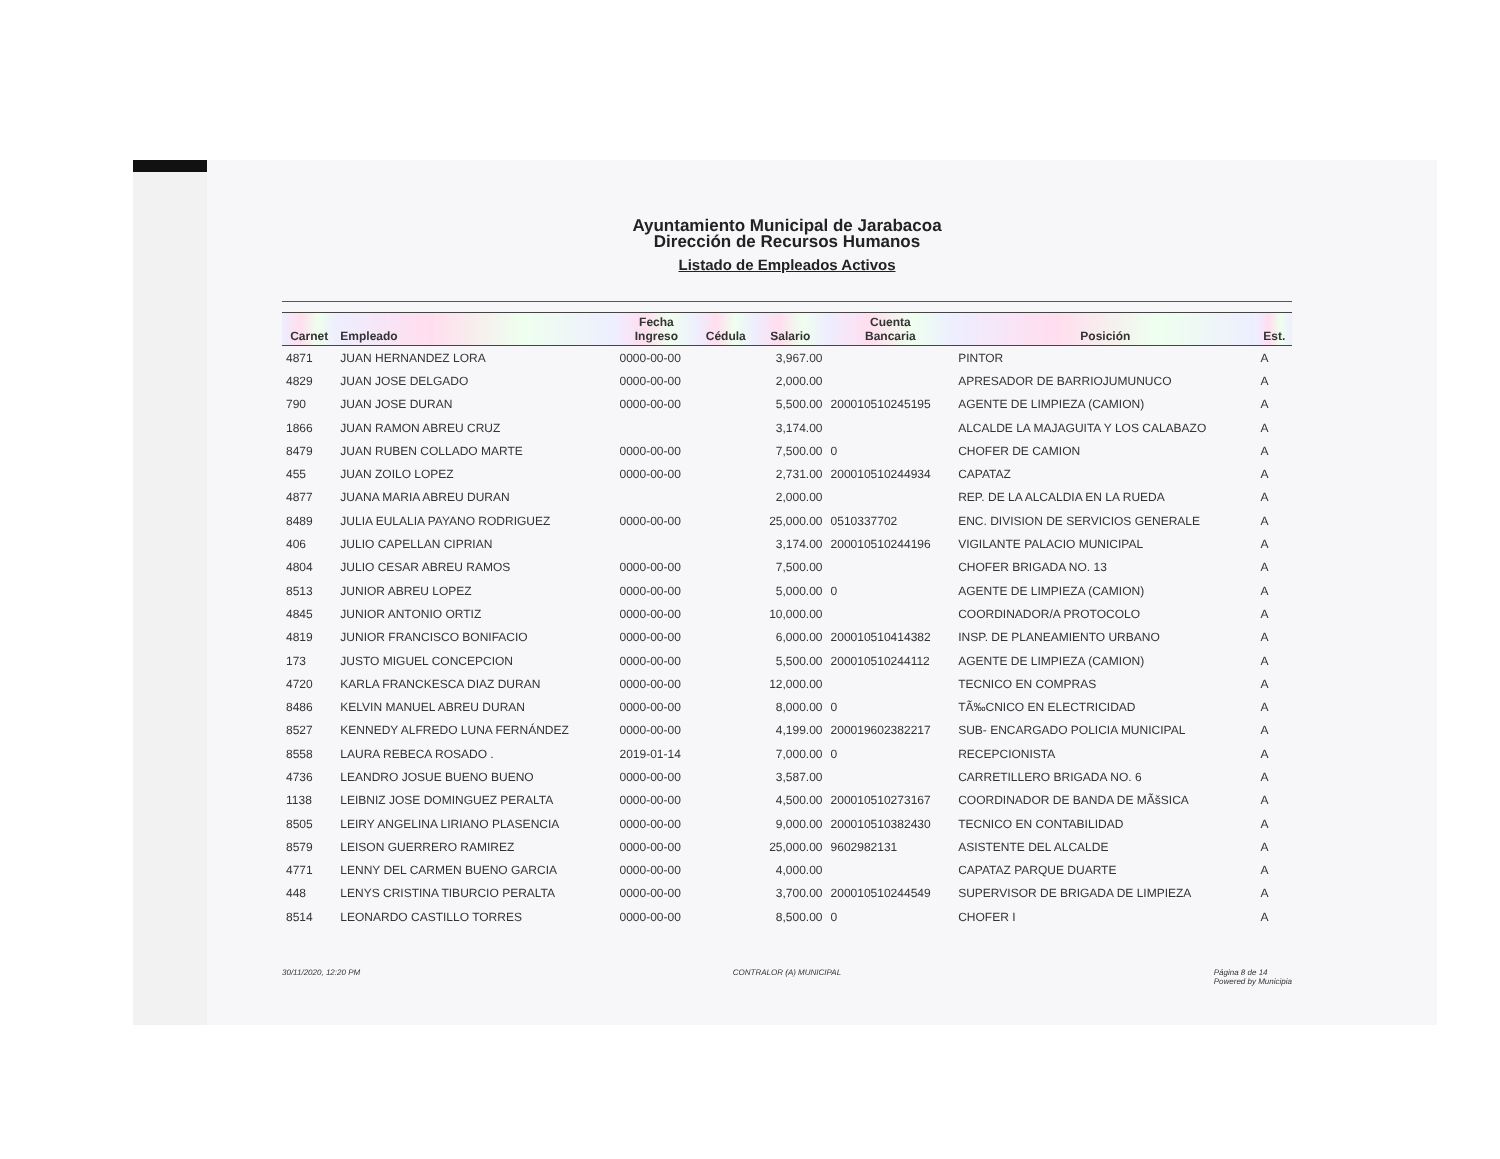Ayuntamiento Municipal de Jarabacoa
Dirección de Recursos Humanos
Listado de Empleados Activos
| Carnet | Empleado | Fecha Ingreso | Cédula | Salario | Cuenta Bancaria | Posición | Est. |
| --- | --- | --- | --- | --- | --- | --- | --- |
| 4871 | JUAN HERNANDEZ LORA | 0000-00-00 | | 3,967.00 | | PINTOR | A |
| 4829 | JUAN JOSE DELGADO | 0000-00-00 | | 2,000.00 | | APRESADOR DE BARRIOJUMUNUCO | A |
| 790 | JUAN JOSE DURAN | 0000-00-00 | | 5,500.00 | 200010510245195 | AGENTE DE LIMPIEZA (CAMION) | A |
| 1866 | JUAN RAMON ABREU CRUZ | | | 3,174.00 | | ALCALDE LA MAJAGUITA Y LOS CALABAZO | A |
| 8479 | JUAN RUBEN COLLADO MARTE | 0000-00-00 | | 7,500.00 | 0 | CHOFER DE CAMION | A |
| 455 | JUAN ZOILO LOPEZ | 0000-00-00 | | 2,731.00 | 200010510244934 | CAPATAZ | A |
| 4877 | JUANA MARIA ABREU DURAN | | | 2,000.00 | | REP. DE LA ALCALDIA EN LA RUEDA | A |
| 8489 | JULIA EULALIA PAYANO RODRIGUEZ | 0000-00-00 | | 25,000.00 | 0510337702 | ENC. DIVISION DE SERVICIOS GENERALE | A |
| 406 | JULIO CAPELLAN CIPRIAN | | | 3,174.00 | 200010510244196 | VIGILANTE PALACIO MUNICIPAL | A |
| 4804 | JULIO CESAR ABREU RAMOS | 0000-00-00 | | 7,500.00 | | CHOFER BRIGADA NO. 13 | A |
| 8513 | JUNIOR ABREU LOPEZ | 0000-00-00 | | 5,000.00 | 0 | AGENTE DE LIMPIEZA (CAMION) | A |
| 4845 | JUNIOR ANTONIO ORTIZ | 0000-00-00 | | 10,000.00 | | COORDINADOR/A PROTOCOLO | A |
| 4819 | JUNIOR FRANCISCO BONIFACIO | 0000-00-00 | | 6,000.00 | 200010510414382 | INSP. DE PLANEAMIENTO URBANO | A |
| 173 | JUSTO MIGUEL CONCEPCION | 0000-00-00 | | 5,500.00 | 200010510244112 | AGENTE DE LIMPIEZA (CAMION) | A |
| 4720 | KARLA FRANCKESCA DIAZ DURAN | 0000-00-00 | | 12,000.00 | | TECNICO EN COMPRAS | A |
| 8486 | KELVIN MANUEL ABREU DURAN | 0000-00-00 | | 8,000.00 | 0 | TÃ‰CNICO EN ELECTRICIDAD | A |
| 8527 | KENNEDY ALFREDO LUNA FERNÁNDEZ | 0000-00-00 | | 4,199.00 | 200019602382217 | SUB- ENCARGADO POLICIA MUNICIPAL | A |
| 8558 | LAURA REBECA ROSADO . | 2019-01-14 | | 7,000.00 | 0 | RECEPCIONISTA | A |
| 4736 | LEANDRO JOSUE BUENO BUENO | 0000-00-00 | | 3,587.00 | | CARRETILLERO BRIGADA NO. 6 | A |
| 1138 | LEIBNIZ JOSE DOMINGUEZ PERALTA | 0000-00-00 | | 4,500.00 | 200010510273167 | COORDINADOR DE BANDA DE MÃšSICA | A |
| 8505 | LEIRY ANGELINA LIRIANO PLASENCIA | 0000-00-00 | | 9,000.00 | 200010510382430 | TECNICO EN CONTABILIDAD | A |
| 8579 | LEISON GUERRERO RAMIREZ | 0000-00-00 | | 25,000.00 | 9602982131 | ASISTENTE DEL ALCALDE | A |
| 4771 | LENNY DEL CARMEN BUENO GARCIA | 0000-00-00 | | 4,000.00 | | CAPATAZ PARQUE DUARTE | A |
| 448 | LENYS CRISTINA TIBURCIO PERALTA | 0000-00-00 | | 3,700.00 | 200010510244549 | SUPERVISOR DE BRIGADA DE LIMPIEZA | A |
| 8514 | LEONARDO CASTILLO TORRES | 0000-00-00 | | 8,500.00 | 0 | CHOFER I | A |
30/11/2020, 12:20 PM CONTRALOR (A) MUNICIPAL Página 8 de 14
Powered by Municipia